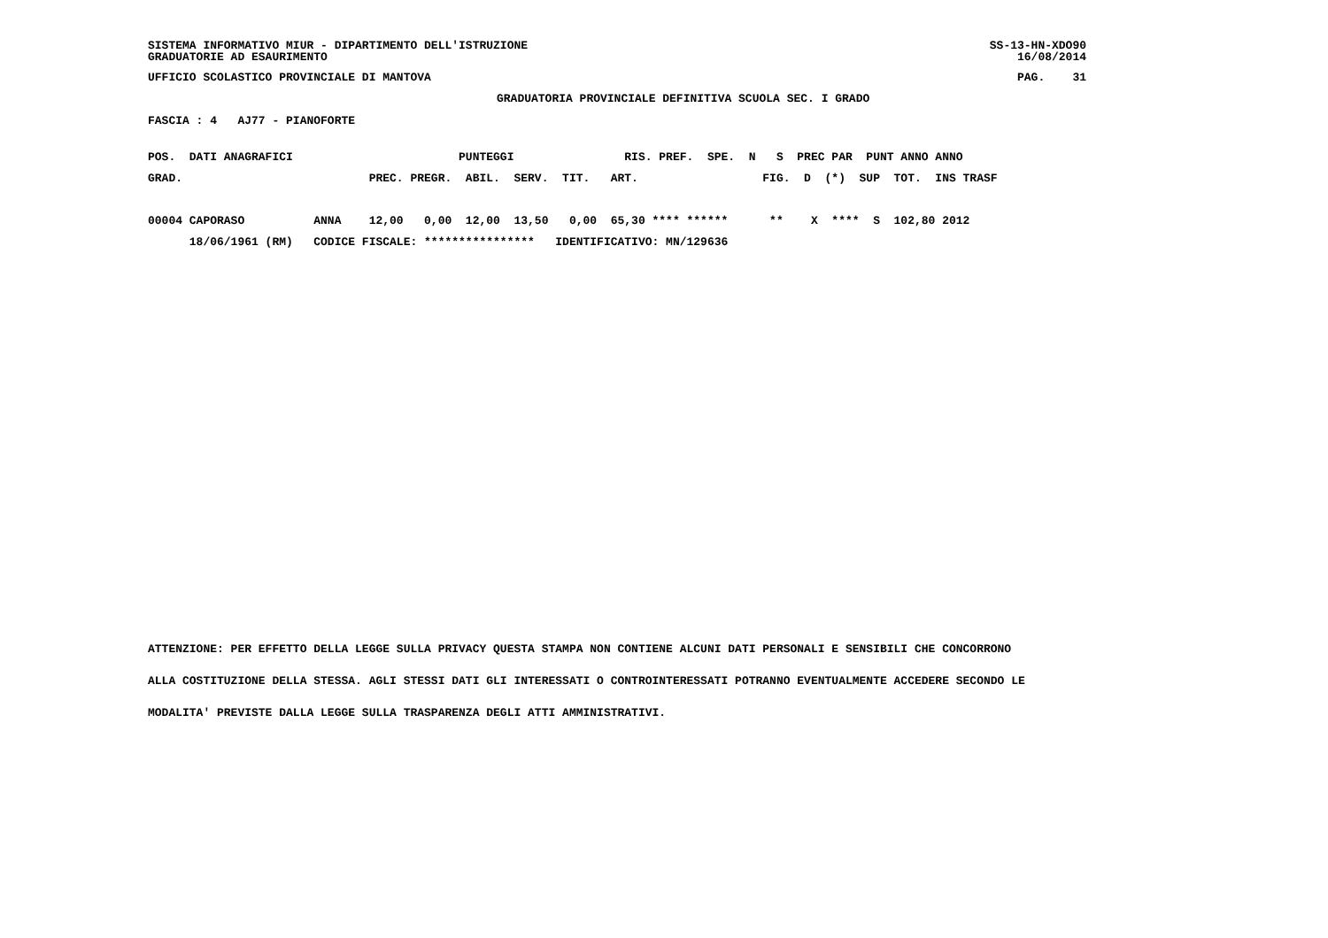SISTEMA INFORMATIVO MIUR - DIPARTIMENTO DELL'ISTRUZIONE
GRADUATORIE AD ESAURIMENTO
SS-13-HN-XDO90
16/08/2014
UFFICIO SCOLASTICO PROVINCIALE DI MANTOVA
PAG.    31
GRADUATORIA PROVINCIALE DEFINITIVA SCUOLA SEC. I GRADO
FASCIA : 4   AJ77 - PIANOFORTE
POS.  DATI ANAGRAFICI                        PUNTEGGI                RIS. PREF.  SPE.  N   S  PREC PAR  PUNT ANNO ANNO
GRAD.                           PREC. PREGR.  ABIL.  SERV.  TIT.   ART.                  FIG.  D  (*)  SUP  TOT.  INS TRASF

00004 CAPORASO          ANNA    12,00   0,00  12,00  13,50   0,00  65,30 **** ******      **    X  ****  S  102,80 2012
      18/06/1961 (RM)   CODICE FISCALE: ****************   IDENTIFICATIVO: MN/129636
ATTENZIONE: PER EFFETTO DELLA LEGGE SULLA PRIVACY QUESTA STAMPA NON CONTIENE ALCUNI DATI PERSONALI E SENSIBILI CHE CONCORRONO
ALLA COSTITUZIONE DELLA STESSA. AGLI STESSI DATI GLI INTERESSATI O CONTROINTERESSATI POTRANNO EVENTUALMENTE ACCEDERE SECONDO LE
MODALITA' PREVISTE DALLA LEGGE SULLA TRASPARENZA DEGLI ATTI AMMINISTRATIVI.